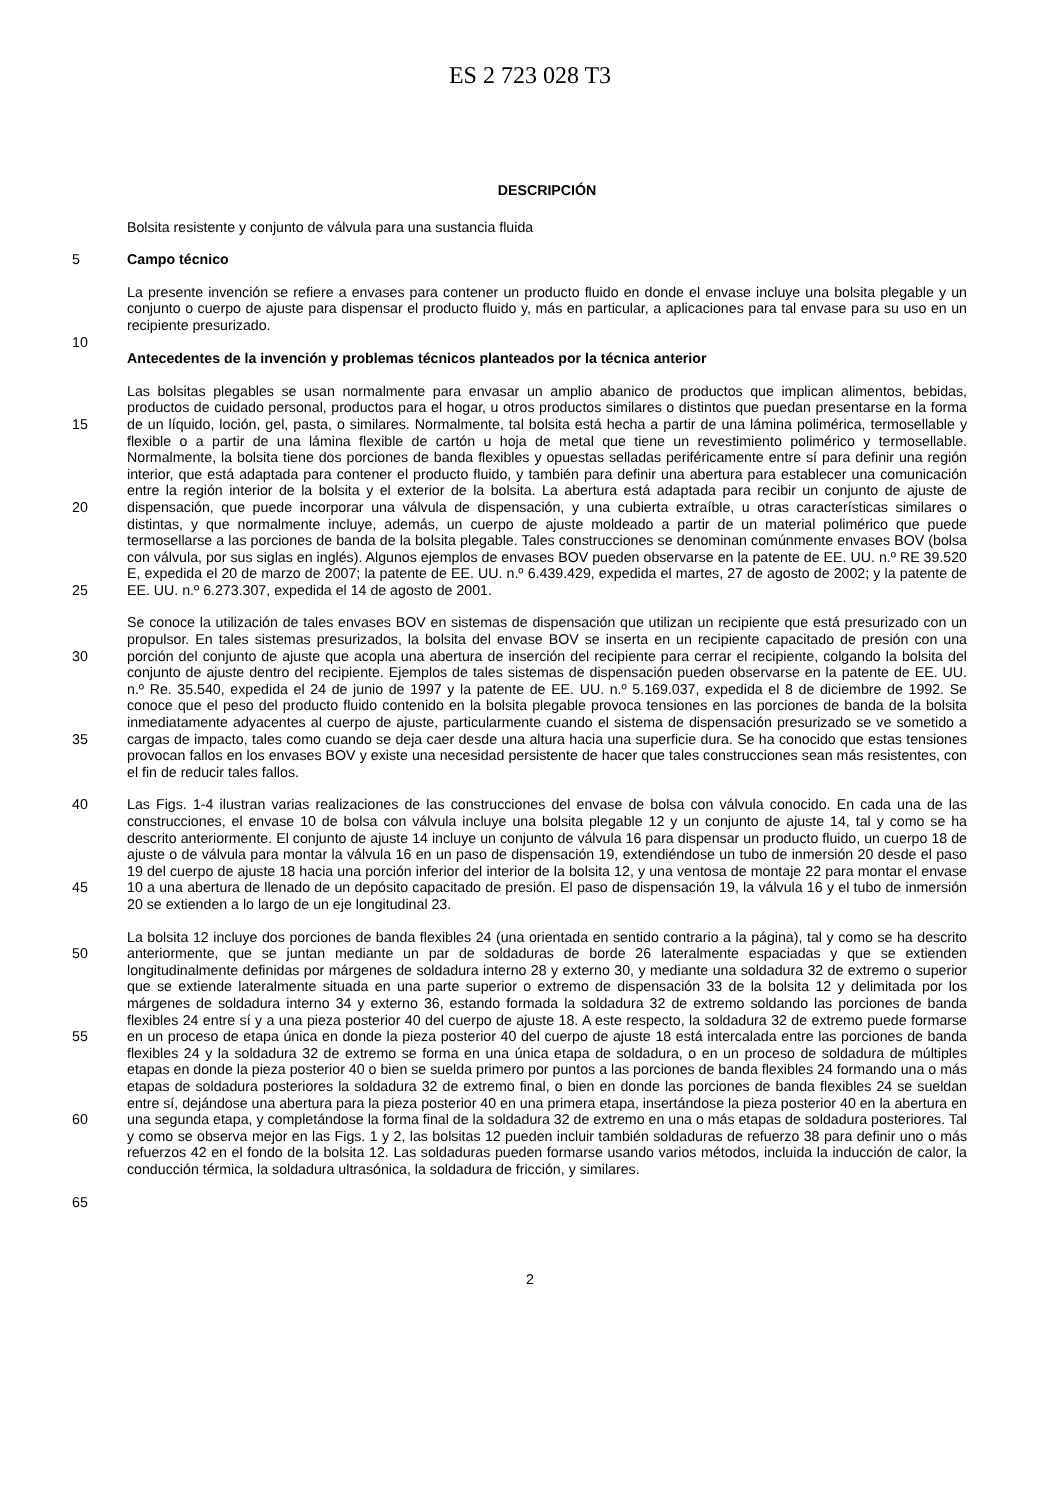ES 2 723 028 T3
DESCRIPCIÓN
Bolsita resistente y conjunto de válvula para una sustancia fluida
5 Campo técnico
La presente invención se refiere a envases para contener un producto fluido en donde el envase incluye una bolsita plegable y un conjunto o cuerpo de ajuste para dispensar el producto fluido y, más en particular, a aplicaciones para tal envase para su uso en un recipiente presurizado.
10
Antecedentes de la invención y problemas técnicos planteados por la técnica anterior
15
20
25
Las bolsitas plegables se usan normalmente para envasar un amplio abanico de productos que implican alimentos, bebidas, productos de cuidado personal, productos para el hogar, u otros productos similares o distintos que puedan presentarse en la forma de un líquido, loción, gel, pasta, o similares. Normalmente, tal bolsita está hecha a partir de una lámina polimérica, termosellable y flexible o a partir de una lámina flexible de cartón u hoja de metal que tiene un revestimiento polimérico y termosellable. Normalmente, la bolsita tiene dos porciones de banda flexibles y opuestas selladas periféricamente entre sí para definir una región interior, que está adaptada para contener el producto fluido, y también para definir una abertura para establecer una comunicación entre la región interior de la bolsita y el exterior de la bolsita. La abertura está adaptada para recibir un conjunto de ajuste de dispensación, que puede incorporar una válvula de dispensación, y una cubierta extraíble, u otras características similares o distintas, y que normalmente incluye, además, un cuerpo de ajuste moldeado a partir de un material polimérico que puede termosellarse a las porciones de banda de la bolsita plegable. Tales construcciones se denominan comúnmente envases BOV (bolsa con válvula, por sus siglas en inglés). Algunos ejemplos de envases BOV pueden observarse en la patente de EE. UU. n.º RE 39.520 E, expedida el 20 de marzo de 2007; la patente de EE. UU. n.º 6.439.429, expedida el martes, 27 de agosto de 2002; y la patente de EE. UU. n.º 6.273.307, expedida el 14 de agosto de 2001.
30
35
Se conoce la utilización de tales envases BOV en sistemas de dispensación que utilizan un recipiente que está presurizado con un propulsor. En tales sistemas presurizados, la bolsita del envase BOV se inserta en un recipiente capacitado de presión con una porción del conjunto de ajuste que acopla una abertura de inserción del recipiente para cerrar el recipiente, colgando la bolsita del conjunto de ajuste dentro del recipiente. Ejemplos de tales sistemas de dispensación pueden observarse en la patente de EE. UU. n.º Re. 35.540, expedida el 24 de junio de 1997 y la patente de EE. UU. n.º 5.169.037, expedida el 8 de diciembre de 1992. Se conoce que el peso del producto fluido contenido en la bolsita plegable provoca tensiones en las porciones de banda de la bolsita inmediatamente adyacentes al cuerpo de ajuste, particularmente cuando el sistema de dispensación presurizado se ve sometido a cargas de impacto, tales como cuando se deja caer desde una altura hacia una superficie dura. Se ha conocido que estas tensiones provocan fallos en los envases BOV y existe una necesidad persistente de hacer que tales construcciones sean más resistentes, con el fin de reducir tales fallos.
40
45
Las Figs. 1-4 ilustran varias realizaciones de las construcciones del envase de bolsa con válvula conocido. En cada una de las construcciones, el envase 10 de bolsa con válvula incluye una bolsita plegable 12 y un conjunto de ajuste 14, tal y como se ha descrito anteriormente. El conjunto de ajuste 14 incluye un conjunto de válvula 16 para dispensar un producto fluido, un cuerpo 18 de ajuste o de válvula para montar la válvula 16 en un paso de dispensación 19, extendiéndose un tubo de inmersión 20 desde el paso 19 del cuerpo de ajuste 18 hacia una porción inferior del interior de la bolsita 12, y una ventosa de montaje 22 para montar el envase 10 a una abertura de llenado de un depósito capacitado de presión. El paso de dispensación 19, la válvula 16 y el tubo de inmersión 20 se extienden a lo largo de un eje longitudinal 23.
50
55
60
65
La bolsita 12 incluye dos porciones de banda flexibles 24 (una orientada en sentido contrario a la página), tal y como se ha descrito anteriormente, que se juntan mediante un par de soldaduras de borde 26 lateralmente espaciadas y que se extienden longitudinalmente definidas por márgenes de soldadura interno 28 y externo 30, y mediante una soldadura 32 de extremo o superior que se extiende lateralmente situada en una parte superior o extremo de dispensación 33 de la bolsita 12 y delimitada por los márgenes de soldadura interno 34 y externo 36, estando formada la soldadura 32 de extremo soldando las porciones de banda flexibles 24 entre sí y a una pieza posterior 40 del cuerpo de ajuste 18. A este respecto, la soldadura 32 de extremo puede formarse en un proceso de etapa única en donde la pieza posterior 40 del cuerpo de ajuste 18 está intercalada entre las porciones de banda flexibles 24 y la soldadura 32 de extremo se forma en una única etapa de soldadura, o en un proceso de soldadura de múltiples etapas en donde la pieza posterior 40 o bien se suelda primero por puntos a las porciones de banda flexibles 24 formando una o más etapas de soldadura posteriores la soldadura 32 de extremo final, o bien en donde las porciones de banda flexibles 24 se sueldan entre sí, dejándose una abertura para la pieza posterior 40 en una primera etapa, insertándose la pieza posterior 40 en la abertura en una segunda etapa, y completándose la forma final de la soldadura 32 de extremo en una o más etapas de soldadura posteriores. Tal y como se observa mejor en las Figs. 1 y 2, las bolsitas 12 pueden incluir también soldaduras de refuerzo 38 para definir uno o más refuerzos 42 en el fondo de la bolsita 12. Las soldaduras pueden formarse usando varios métodos, incluida la inducción de calor, la conducción térmica, la soldadura ultrasónica, la soldadura de fricción, y similares.
2